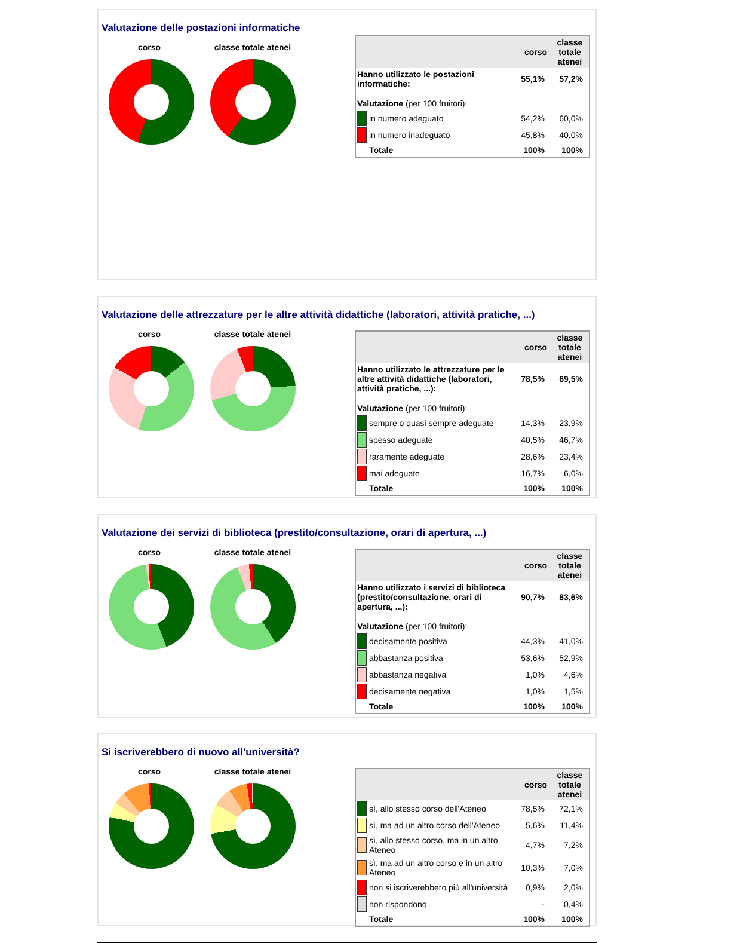Valutazione delle postazioni informatiche
corso classe totale atenei
| | | corso | classe totale atenei |
| --- | --- | --- | --- |
| Hanno utilizzato le postazioni informatiche: | | 55,1% | 57,2% |
| Valutazione (per 100 fruitori): | | | |
| | in numero adeguato | 54,2% | 60,0% |
| | in numero inadeguato | 45,8% | 40,0% |
| | Totale | 100% | 100% |
Valutazione delle attrezzature per le altre attività didattiche (laboratori, attività pratiche, ...)
corso classe totale atenei
| | | corso | classe totale atenei |
| --- | --- | --- | --- |
| Hanno utilizzato le attrezzature per le altre attività didattiche (laboratori, attività pratiche, ...): | | 78,5% | 69,5% |
| Valutazione (per 100 fruitori): | | | |
| | sempre o quasi sempre adeguate | 14,3% | 23,9% |
| | spesso adeguate | 40,5% | 46,7% |
| | raramente adeguate | 28,6% | 23,4% |
| | mai adeguate | 16,7% | 6,0% |
| | Totale | 100% | 100% |
Valutazione dei servizi di biblioteca (prestito/consultazione, orari di apertura, ...)
corso classe totale atenei
| | | corso | classe totale atenei |
| --- | --- | --- | --- |
| Hanno utilizzato i servizi di biblioteca (prestito/consultazione, orari di apertura, ...): | | 90,7% | 83,6% |
| Valutazione (per 100 fruitori): | | | |
| | decisamente positiva | 44,3% | 41,0% |
| | abbastanza positiva | 53,6% | 52,9% |
| | abbastanza negativa | 1,0% | 4,6% |
| | decisamente negativa | 1,0% | 1,5% |
| | Totale | 100% | 100% |
Si iscriverebbero di nuovo all'università?
corso classe totale atenei
| | | corso | classe totale atenei |
| --- | --- | --- | --- |
| | sì, allo stesso corso dell'Ateneo | 78,5% | 72,1% |
| | sì, ma ad un altro corso dell'Ateneo | 5,6% | 11,4% |
| | sì, allo stesso corso, ma in un altro Ateneo | 4,7% | 7,2% |
| | sì, ma ad un altro corso e in un altro Ateneo | 10,3% | 7,0% |
| | non si iscriverebbero più all'università | 0,9% | 2,0% |
| | non rispondono | - | 0,4% |
| | Totale | 100% | 100% |